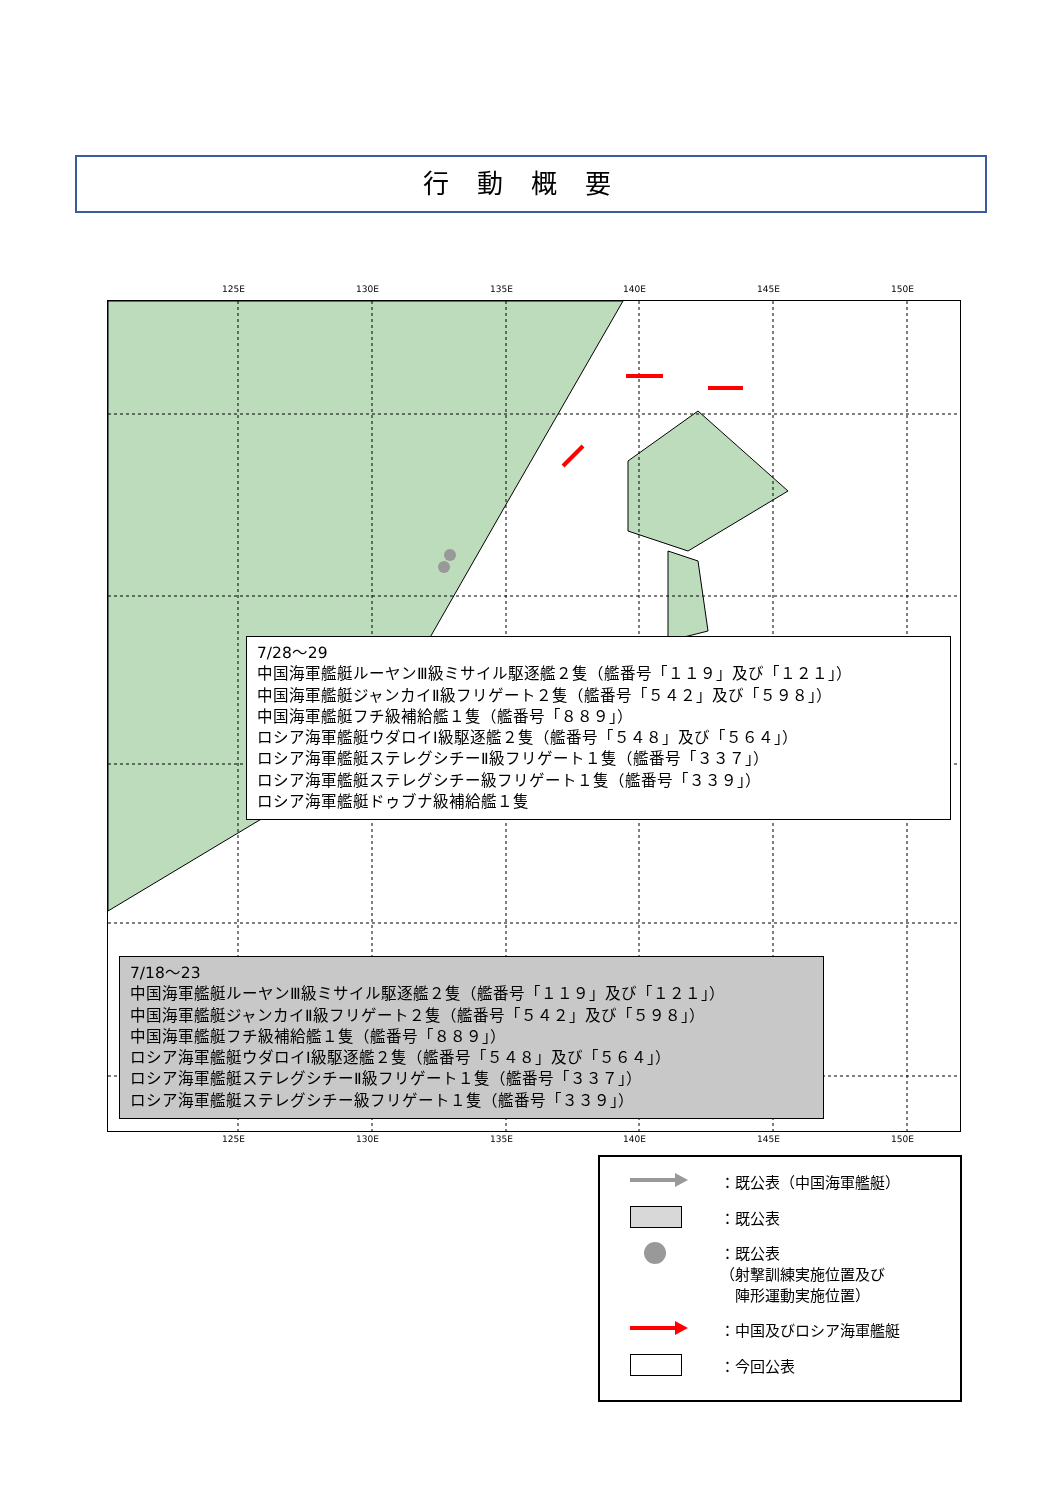行動概要
125E 130E 135E 140E 145E 150E
7/28～29
中国海軍艦艇ルーヤンⅢ級ミサイル駆逐艦２隻（艦番号「１１９」及び「１２１」）
中国海軍艦艇ジャンカイⅡ級フリゲート２隻（艦番号「５４２」及び「５９８」）
中国海軍艦艇フチ級補給艦１隻（艦番号「８８９」）
ロシア海軍艦艇ウダロイⅠ級駆逐艦２隻（艦番号「５４８」及び「５６４」）
ロシア海軍艦艇ステレグシチーⅡ級フリゲート１隻（艦番号「３３７」）
ロシア海軍艦艇ステレグシチー級フリゲート１隻（艦番号「３３９」）
ロシア海軍艦艇ドゥブナ級補給艦１隻
7/18～23
中国海軍艦艇ルーヤンⅢ級ミサイル駆逐艦２隻（艦番号「１１９」及び「１２１」）
中国海軍艦艇ジャンカイⅡ級フリゲート２隻（艦番号「５４２」及び「５９８」）
中国海軍艦艇フチ級補給艦１隻（艦番号「８８９」）
ロシア海軍艦艇ウダロイⅠ級駆逐艦２隻（艦番号「５４８」及び「５６４」）
ロシア海軍艦艇ステレグシチーⅡ級フリゲート１隻（艦番号「３３７」）
ロシア海軍艦艇ステレグシチー級フリゲート１隻（艦番号「３３９」）
125E 130E 135E 140E 145E 150E
：既公表（中国海軍艦艇）
：既公表
：既公表
（射撃訓練実施位置及び
　陣形運動実施位置）
：中国及びロシア海軍艦艇
：今回公表